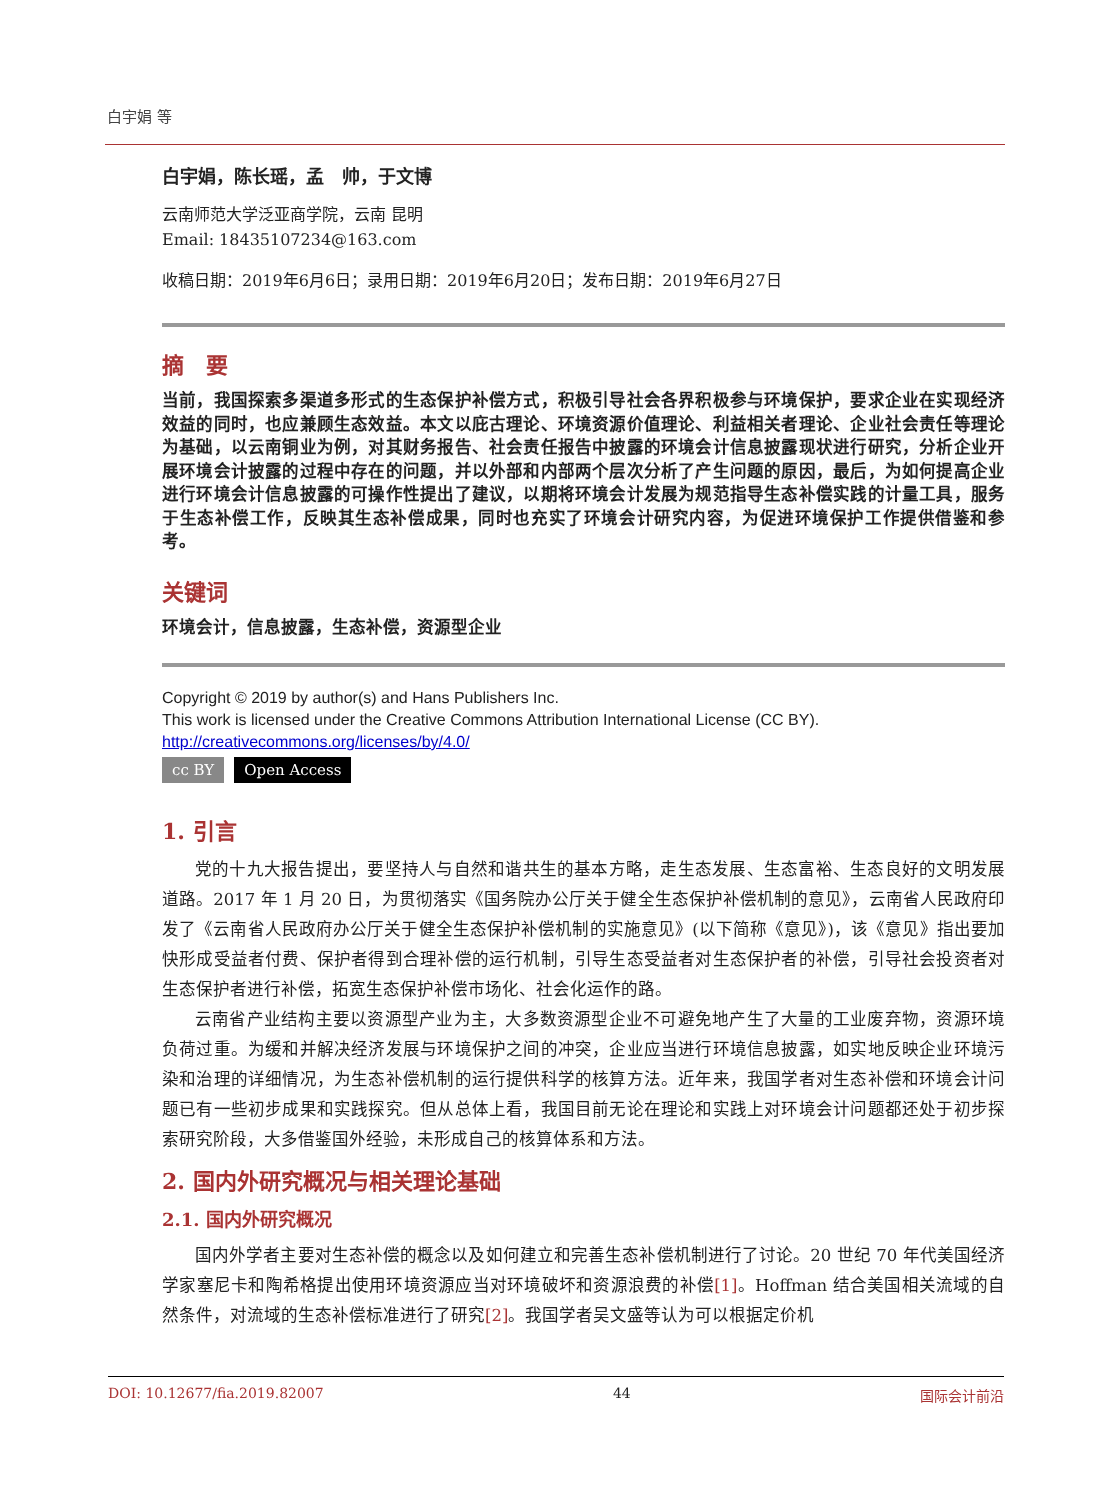白宇娟 等
白宇娟，陈长瑶，孟　帅，于文博
云南师范大学泛亚商学院，云南 昆明
Email: 18435107234@163.com
收稿日期：2019年6月6日；录用日期：2019年6月20日；发布日期：2019年6月27日
摘　要
当前，我国探索多渠道多形式的生态保护补偿方式，积极引导社会各界积极参与环境保护，要求企业在实现经济效益的同时，也应兼顾生态效益。本文以庇古理论、环境资源价值理论、利益相关者理论、企业社会责任等理论为基础，以云南铜业为例，对其财务报告、社会责任报告中披露的环境会计信息披露现状进行研究，分析企业开展环境会计披露的过程中存在的问题，并以外部和内部两个层次分析了产生问题的原因，最后，为如何提高企业进行环境会计信息披露的可操作性提出了建议，以期将环境会计发展为规范指导生态补偿实践的计量工具，服务于生态补偿工作，反映其生态补偿成果，同时也充实了环境会计研究内容，为促进环境保护工作提供借鉴和参考。
关键词
环境会计，信息披露，生态补偿，资源型企业
Copyright © 2019 by author(s) and Hans Publishers Inc.
This work is licensed under the Creative Commons Attribution International License (CC BY).
http://creativecommons.org/licenses/by/4.0/
cc BY Open Access
1. 引言
党的十九大报告提出，要坚持人与自然和谐共生的基本方略，走生态发展、生态富裕、生态良好的文明发展道路。2017 年 1 月 20 日，为贯彻落实《国务院办公厅关于健全生态保护补偿机制的意见》，云南省人民政府印发了《云南省人民政府办公厅关于健全生态保护补偿机制的实施意见》(以下简称《意见》)，该《意见》指出要加快形成受益者付费、保护者得到合理补偿的运行机制，引导生态受益者对生态保护者的补偿，引导社会投资者对生态保护者进行补偿，拓宽生态保护补偿市场化、社会化运作的路。
云南省产业结构主要以资源型产业为主，大多数资源型企业不可避免地产生了大量的工业废弃物，资源环境负荷过重。为缓和并解决经济发展与环境保护之间的冲突，企业应当进行环境信息披露，如实地反映企业环境污染和治理的详细情况，为生态补偿机制的运行提供科学的核算方法。近年来，我国学者对生态补偿和环境会计问题已有一些初步成果和实践探究。但从总体上看，我国目前无论在理论和实践上对环境会计问题都还处于初步探索研究阶段，大多借鉴国外经验，未形成自己的核算体系和方法。
2. 国内外研究概况与相关理论基础
2.1. 国内外研究概况
国内外学者主要对生态补偿的概念以及如何建立和完善生态补偿机制进行了讨论。20 世纪 70 年代美国经济学家塞尼卡和陶希格提出使用环境资源应当对环境破坏和资源浪费的补偿[1]。Hoffman 结合美国相关流域的自然条件，对流域的生态补偿标准进行了研究[2]。我国学者吴文盛等认为可以根据定价机
DOI: 10.12677/fia.2019.82007 44 国际会计前沿